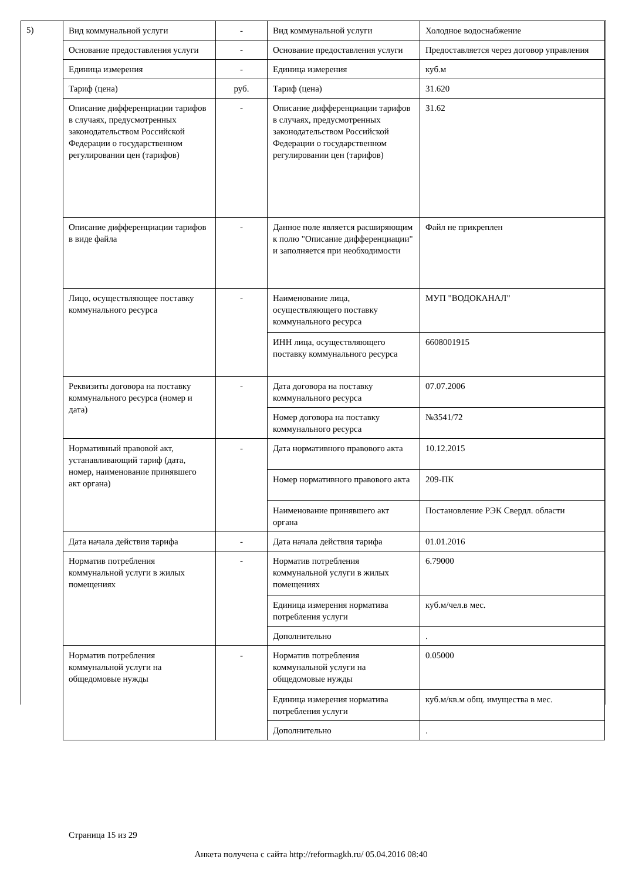5)
| Вид коммунальной услуги | - | Вид коммунальной услуги | Холодное водоснабжение |
| Основание предоставления услуги | - | Основание предоставления услуги | Предоставляется через договор управления |
| Единица измерения | - | Единица измерения | куб.м |
| Тариф (цена) | руб. | Тариф (цена) | 31.620 |
| Описание дифференциации тарифов в случаях, предусмотренных законодательством Российской Федерации о государственном регулировании цен (тарифов) | - | Описание дифференциации тарифов в случаях, предусмотренных законодательством Российской Федерации о государственном регулировании цен (тарифов) | 31.62 |
| Описание дифференциации тарифов в виде файла | - | Данное поле является расширяющим к полю "Описание дифференциации" и заполняется при необходимости | Файл не прикреплен |
| Лицо, осуществляющее поставку коммунального ресурса | - | Наименование лица, осуществляющего поставку коммунального ресурса | МУП "ВОДОКАНАЛ" |
| | | ИНН лица, осуществляющего поставку коммунального ресурса | 6608001915 |
| Реквизиты договора на поставку коммунального ресурса (номер и дата) | - | Дата договора на поставку коммунального ресурса | 07.07.2006 |
| | | Номер договора на поставку коммунального ресурса | №3541/72 |
| Нормативный правовой акт, устанавливающий тариф (дата, номер, наименование принявшего акт органа) | - | Дата нормативного правового акта | 10.12.2015 |
| | | Номер нормативного правового акта | 209-ПК |
| | | Наименование принявшего акт органа | Постановление РЭК Свердл. области |
| Дата начала действия тарифа | - | Дата начала действия тарифа | 01.01.2016 |
| Норматив потребления коммунальной услуги в жилых помещениях | - | Норматив потребления коммунальной услуги в жилых помещениях | 6.79000 |
| | | Единица измерения норматива потребления услуги | куб.м/чел.в мес. |
| | | Дополнительно | . |
| Норматив потребления коммунальной услуги на общедомовые нужды | - | Норматив потребления коммунальной услуги на общедомовые нужды | 0.05000 |
| | | Единица измерения норматива потребления услуги | куб.м/кв.м общ. имущества в мес. |
| | | Дополнительно | . |
Страница 15 из 29
Анкета получена с сайта http://reformagkh.ru/ 05.04.2016 08:40